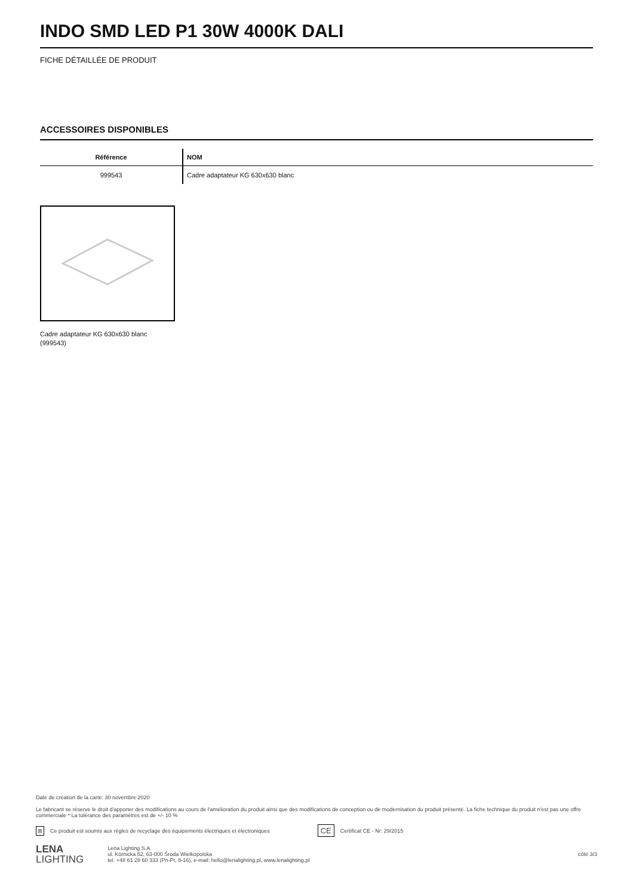INDO SMD LED P1 30W 4000K DALI
FICHE DÉTAILLÉE DE PRODUIT
ACCESSOIRES DISPONIBLES
| Référence | NOM |
| --- | --- |
| 999543 | Cadre adaptateur KG 630x630 blanc |
Cadre adaptateur KG 630x630 blanc (999543)
Date de création de la carte: 30 novembre 2020
Le fabricant se réserve le droit d'apporter des modifications au cours de l'amélioration du produit ainsi que des modifications de conception ou de modernisation du produit présenté. La fiche technique du produit n'est pas une offre commerciale * La tolérance des paramètres est de +/- 10 %
⊠ Ce produit est soumis aux règles de recyclage des équipements électriques et électroniques CE Certificat CE - Nr: 29/2015
LENA
LIGHTING
Lena Lighting S.A.
ul. Kórnicka 52, 63-000 Środa Wielkopolska
tel. +48 61 28 60 333 (Pn-Pt, 8-16), e-mail: hello@lenalighting.pl, www.lenalighting.pl
côté 3/3